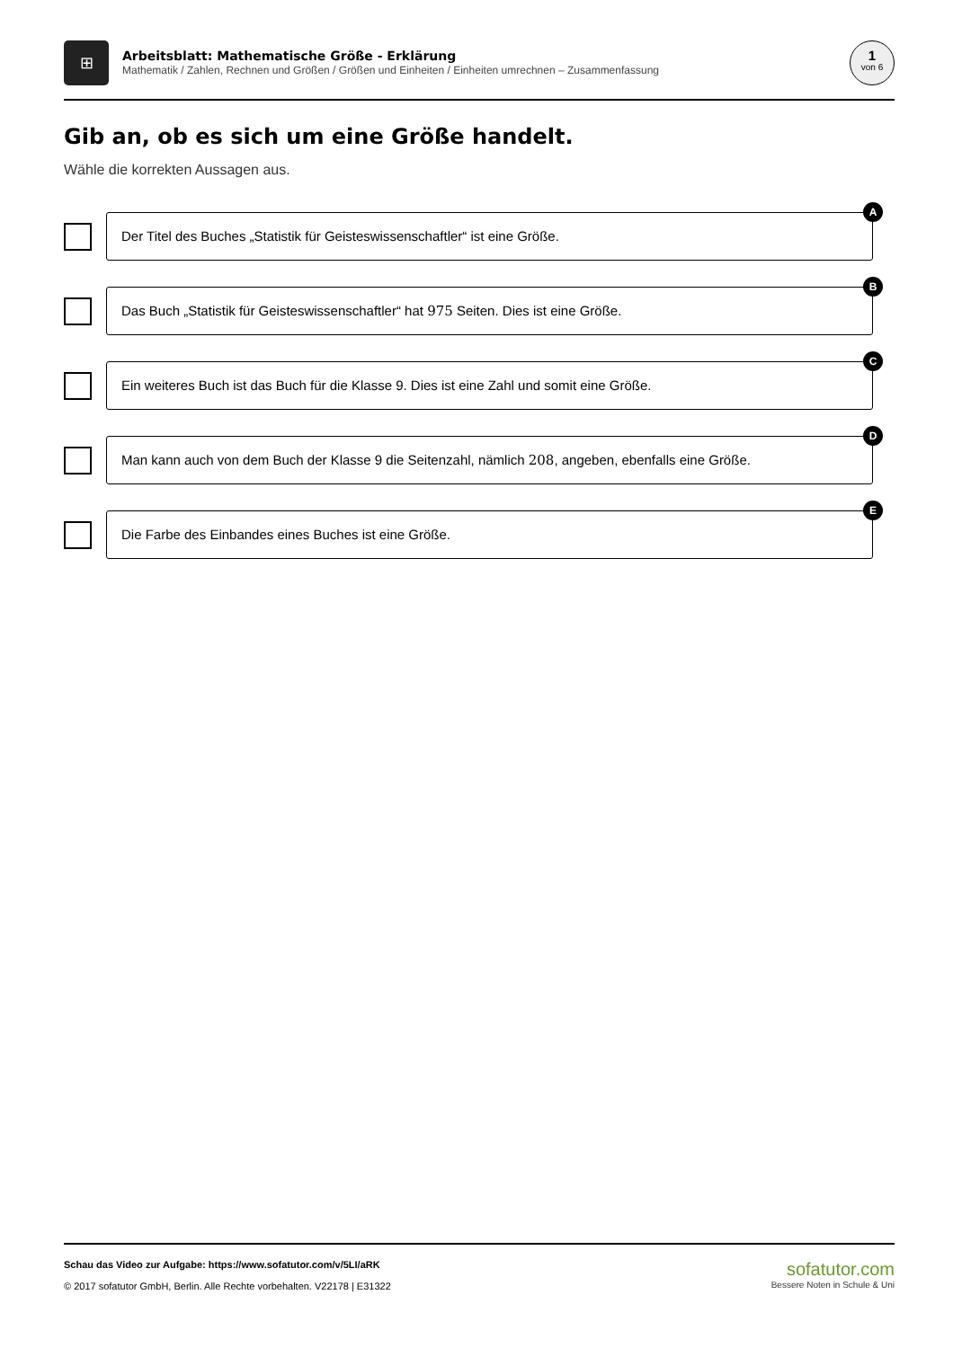⊞
Arbeitsblatt: Mathematische Größe - Erklärung
Mathematik / Zahlen, Rechnen und Größen / Größen und Einheiten / Einheiten umrechnen – Zusammenfassung
1
von 6
Gib an, ob es sich um eine Größe handelt.
Wähle die korrekten Aussagen aus.
Der Titel des Buches „Statistik für Geisteswissenschaftler“ ist eine Größe.
A
Das Buch „Statistik für Geisteswissenschaftler“ hat 975 Seiten. Dies ist eine Größe.
B
Ein weiteres Buch ist das Buch für die Klasse 9. Dies ist eine Zahl und somit eine Größe.
C
Man kann auch von dem Buch der Klasse 9 die Seitenzahl, nämlich 208, angeben, ebenfalls eine Größe.
D
Die Farbe des Einbandes eines Buches ist eine Größe.
E
Schau das Video zur Aufgabe: https://www.sofatutor.com/v/5LI/aRK
© 2017 sofatutor GmbH, Berlin. Alle Rechte vorbehalten. V22178 | E31322
sofatutor.com
Bessere Noten in Schule & Uni